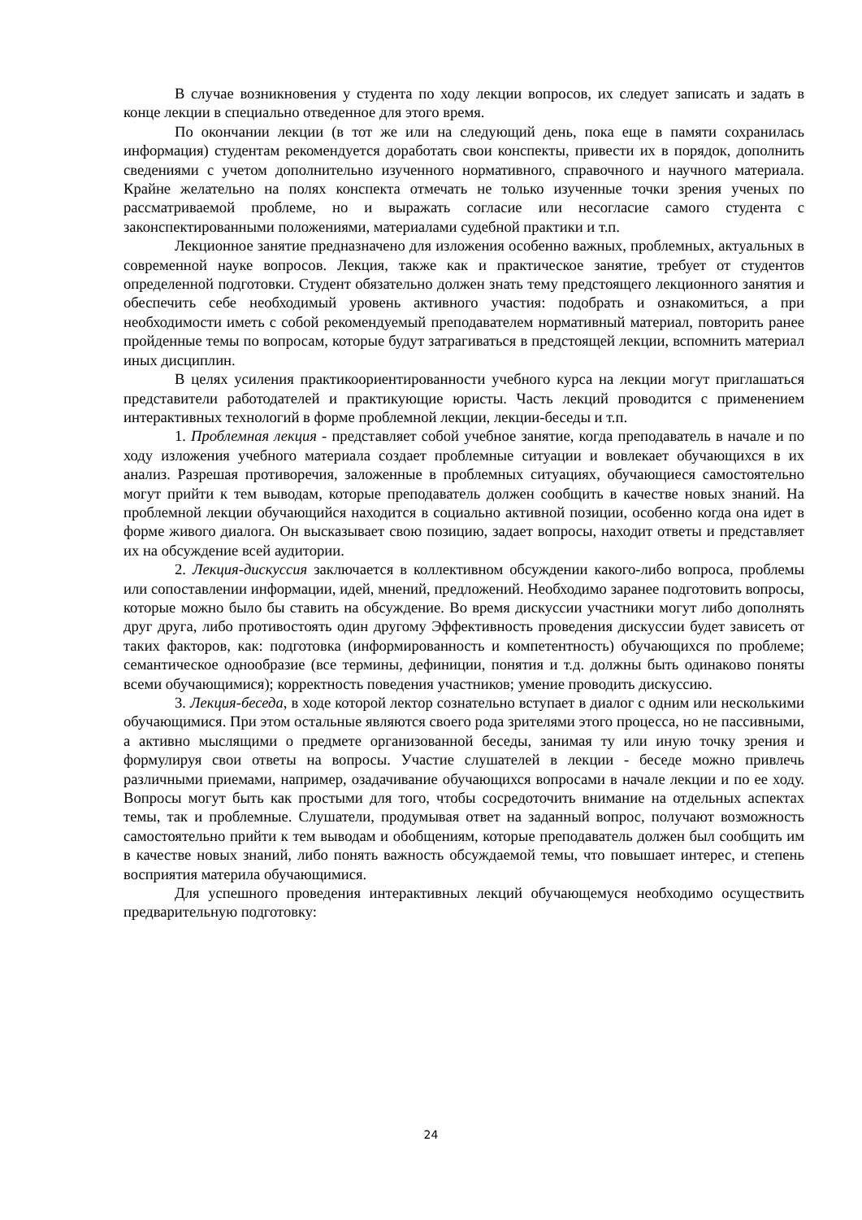В случае возникновения у студента по ходу лекции вопросов, их следует записать и задать в конце лекции в специально отведенное для этого время.
По окончании лекции (в тот же или на следующий день, пока еще в памяти сохранилась информация) студентам рекомендуется доработать свои конспекты, привести их в порядок, дополнить сведениями с учетом дополнительно изученного нормативного, справочного и научного материала. Крайне желательно на полях конспекта отмечать не только изученные точки зрения ученых по рассматриваемой проблеме, но и выражать согласие или несогласие самого студента с законспектированными положениями, материалами судебной практики и т.п.
Лекционное занятие предназначено для изложения особенно важных, проблемных, актуальных в современной науке вопросов. Лекция, также как и практическое занятие, требует от студентов определенной подготовки. Студент обязательно должен знать тему предстоящего лекционного занятия и обеспечить себе необходимый уровень активного участия: подобрать и ознакомиться, а при необходимости иметь с собой рекомендуемый преподавателем нормативный материал, повторить ранее пройденные темы по вопросам, которые будут затрагиваться в предстоящей лекции, вспомнить материал иных дисциплин.
В целях усиления практикоориентированности учебного курса на лекции могут приглашаться представители работодателей и практикующие юристы. Часть лекций проводится с применением интерактивных технологий в форме проблемной лекции, лекции-беседы и т.п.
1. Проблемная лекция - представляет собой учебное занятие, когда преподаватель в начале и по ходу изложения учебного материала создает проблемные ситуации и вовлекает обучающихся в их анализ. Разрешая противоречия, заложенные в проблемных ситуациях, обучающиеся самостоятельно могут прийти к тем выводам, которые преподаватель должен сообщить в качестве новых знаний. На проблемной лекции обучающийся находится в социально активной позиции, особенно когда она идет в форме живого диалога. Он высказывает свою позицию, задает вопросы, находит ответы и представляет их на обсуждение всей аудитории.
2. Лекция-дискуссия заключается в коллективном обсуждении какого-либо вопроса, проблемы или сопоставлении информации, идей, мнений, предложений. Необходимо заранее подготовить вопросы, которые можно было бы ставить на обсуждение. Во время дискуссии участники могут либо дополнять друг друга, либо противостоять один другому Эффективность проведения дискуссии будет зависеть от таких факторов, как: подготовка (информированность и компетентность) обучающихся по проблеме; семантическое однообразие (все термины, дефиниции, понятия и т.д. должны быть одинаково поняты всеми обучающимися); корректность поведения участников; умение проводить дискуссию.
3. Лекция-беседа, в ходе которой лектор сознательно вступает в диалог с одним или несколькими обучающимися. При этом остальные являются своего рода зрителями этого процесса, но не пассивными, а активно мыслящими о предмете организованной беседы, занимая ту или иную точку зрения и формулируя свои ответы на вопросы. Участие слушателей в лекции - беседе можно привлечь различными приемами, например, озадачивание обучающихся вопросами в начале лекции и по ее ходу. Вопросы могут быть как простыми для того, чтобы сосредоточить внимание на отдельных аспектах темы, так и проблемные. Слушатели, продумывая ответ на заданный вопрос, получают возможность самостоятельно прийти к тем выводам и обобщениям, которые преподаватель должен был сообщить им в качестве новых знаний, либо понять важность обсуждаемой темы, что повышает интерес, и степень восприятия материла обучающимися.
Для успешного проведения интерактивных лекций обучающемуся необходимо осуществить предварительную подготовку:
24